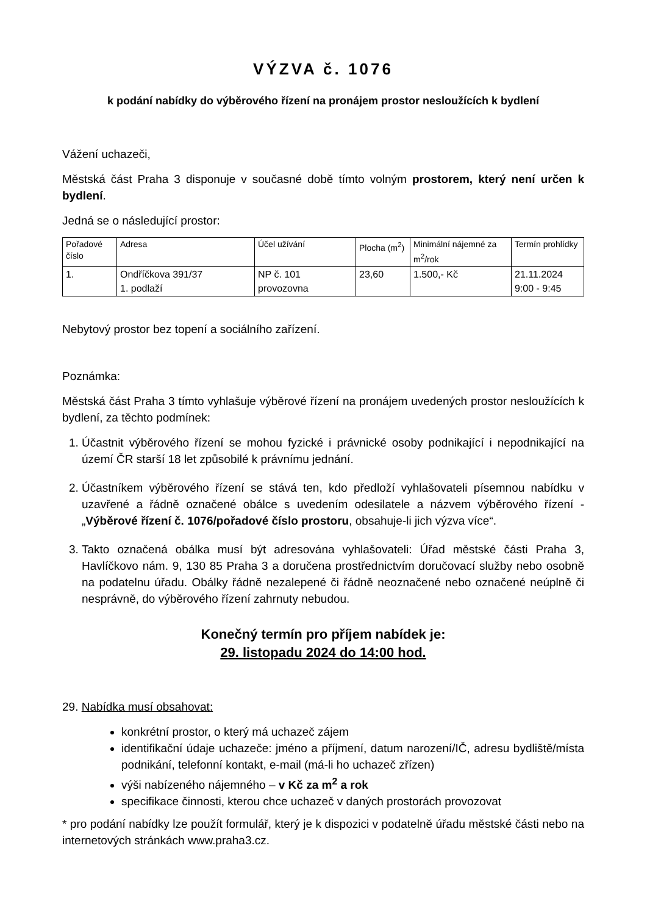VÝZVA č. 1076
k podání nabídky do výběrového řízení na pronájem prostor nesloužících k bydlení
Vážení uchazeči,
Městská část Praha 3 disponuje v současné době tímto volným prostorem, který není určen k bydlení.
Jedná se o následující prostor:
| Pořadové číslo | Adresa | Účel užívání | Plocha (m<sup>2</sup>) | Minimální nájemné za m<sup>2</sup>/rok | Termín prohlídky |
| 1. | Ondříčkova 391/37 1. podlaží | NP č. 101 provozovna | 23,60 | 1.500,- Kč | 21.11.2024 9:00 - 9:45 |
Nebytový prostor bez topení a sociálního zařízení.
Poznámka:
Městská část Praha 3 tímto vyhlašuje výběrové řízení na pronájem uvedených prostor nesloužících k bydlení, za těchto podmínek:
1. Účastnit výběrového řízení se mohou fyzické i právnické osoby podnikající i nepodnikající na území ČR starší 18 let způsobilé k právnímu jednání.
2. Účastníkem výběrového řízení se stává ten, kdo předloží vyhlašovateli písemnou nabídku v uzavřené a řádně označené obálce s uvedením odesilatele a názvem výběrového řízení - „Výběrové řízení č. 1076/pořadové číslo prostoru, obsahuje-li jich výzva více“.
3. Takto označená obálka musí být adresována vyhlašovateli: Úřad městské části Praha 3, Havlíčkovo nám. 9, 130 85 Praha 3 a doručena prostřednictvím doručovací služby nebo osobně na podatelnu úřadu. Obálky řádně nezalepené či řádně neoznačené nebo označené neúplně či nesprávně, do výběrového řízení zahrnuty nebudou.
Konečný termín pro příjem nabídek je:
29. listopadu 2024 do 14:00 hod.
29. Nabídka musí obsahovat:
konkrétní prostor, o který má uchazeč zájem
identifikační údaje uchazeče: jméno a příjmení, datum narození/IČ, adresu bydliště/místa podnikání, telefonní kontakt, e-mail (má-li ho uchazeč zřízen)
výši nabízeného nájemného – v Kč za m<sup>2</sup> a rok
specifikace činnosti, kterou chce uchazeč v daných prostorách provozovat
* pro podání nabídky lze použít formulář, který je k dispozici v podatelně úřadu městské části nebo na internetových stránkách www.praha3.cz.